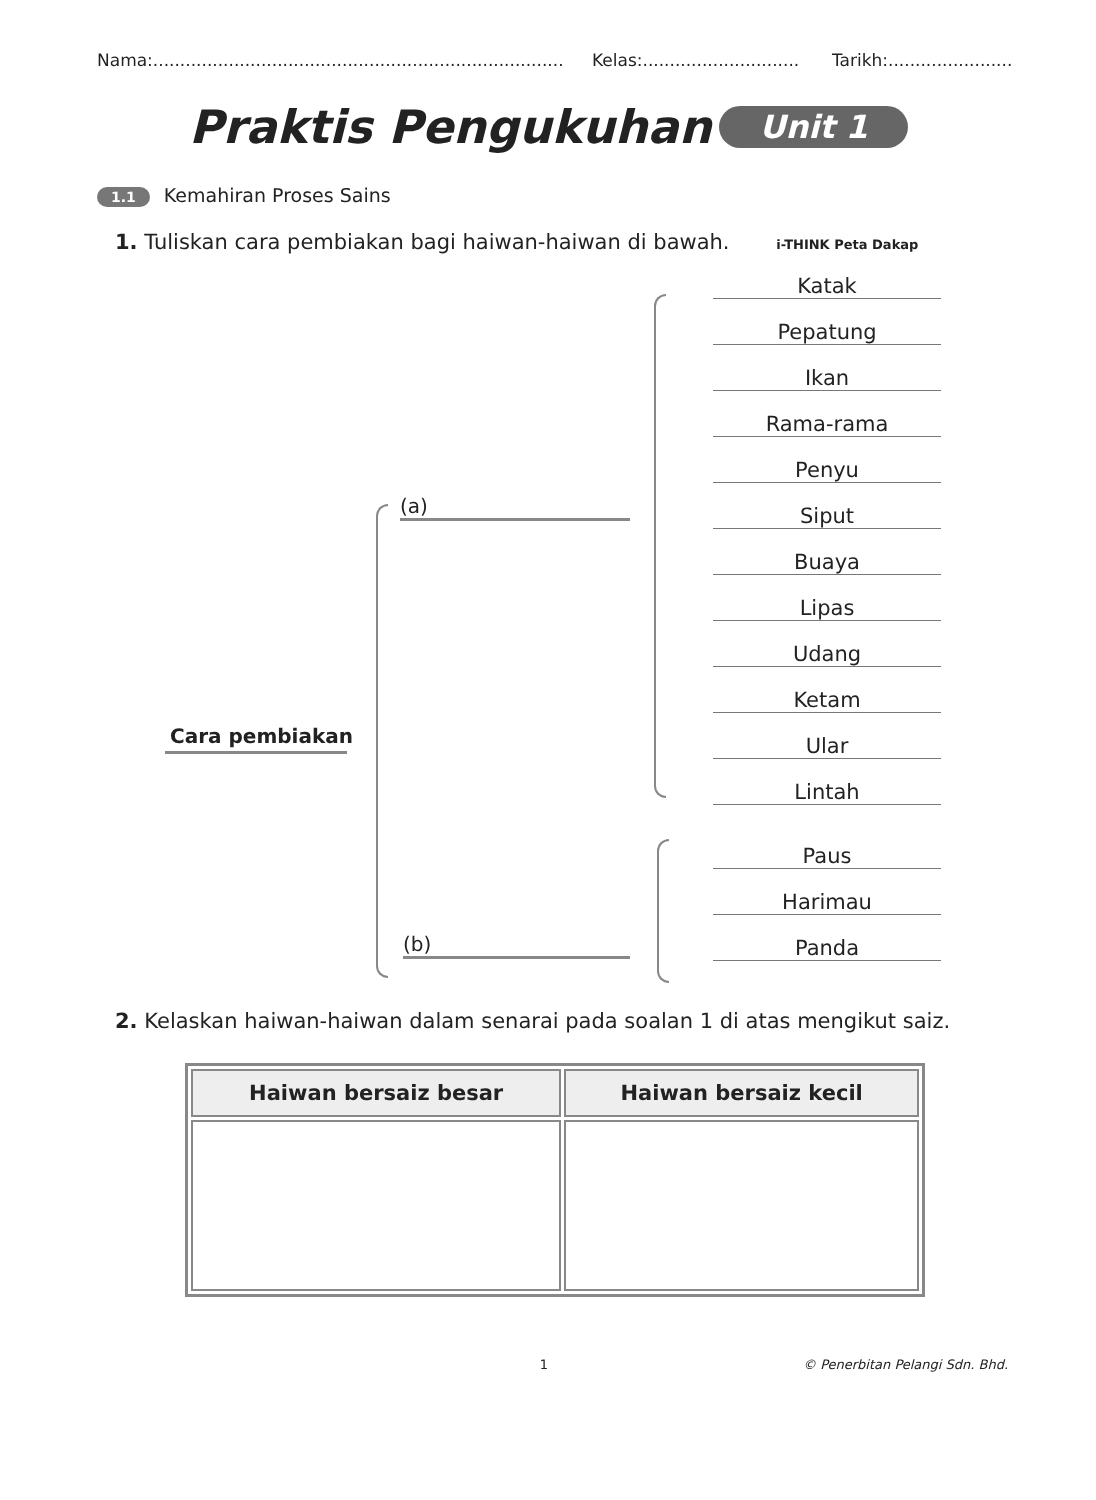Nama:............................................................................
Kelas:.............................
Tarikh:.......................
Praktis Pengukuhan
Unit 1
1.1 Kemahiran Proses Sains
1. Tuliskan cara pembiakan bagi haiwan-haiwan di bawah. i-THINK Peta Dakap
Katak
Pepatung
Ikan
Rama-rama
Penyu
Siput
Buaya
Lipas
Udang
Ketam
Ular
Lintah
Paus
Harimau
Panda
(a)
(b)
Cara pembiakan
2. Kelaskan haiwan-haiwan dalam senarai pada soalan 1 di atas mengikut saiz.
| Haiwan bersaiz besar | Haiwan bersaiz kecil |
| --- | --- |
1 © Penerbitan Pelangi Sdn. Bhd.